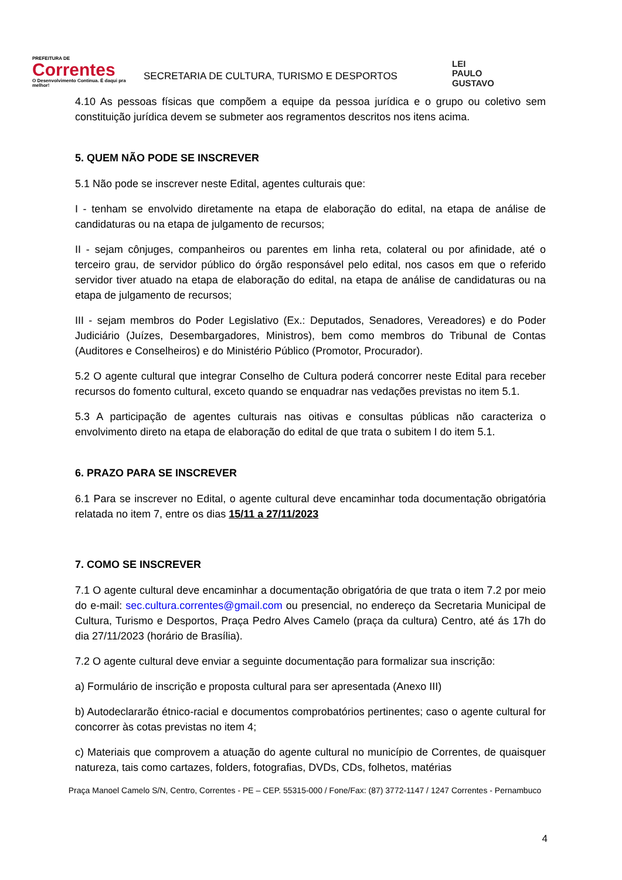PREFEITURA DE
Correntes
O Desenvolvimento Continua. É daqui pra melhor!
SECRETARIA DE CULTURA, TURISMO E DESPORTOS
LEI
PAULO
GUSTAVO
4.10 As pessoas físicas que compõem a equipe da pessoa jurídica e o grupo ou coletivo sem constituição jurídica devem se submeter aos regramentos descritos nos itens acima.
5. QUEM NÃO PODE SE INSCREVER
5.1 Não pode se inscrever neste Edital, agentes culturais que:
I - tenham se envolvido diretamente na etapa de elaboração do edital, na etapa de análise de candidaturas ou na etapa de julgamento de recursos;
II - sejam cônjuges, companheiros ou parentes em linha reta, colateral ou por afinidade, até o terceiro grau, de servidor público do órgão responsável pelo edital, nos casos em que o referido servidor tiver atuado na etapa de elaboração do edital, na etapa de análise de candidaturas ou na etapa de julgamento de recursos;
III - sejam membros do Poder Legislativo (Ex.: Deputados, Senadores, Vereadores) e do Poder Judiciário (Juízes, Desembargadores, Ministros), bem como membros do Tribunal de Contas (Auditores e Conselheiros) e do Ministério Público (Promotor, Procurador).
5.2 O agente cultural que integrar Conselho de Cultura poderá concorrer neste Edital para receber recursos do fomento cultural, exceto quando se enquadrar nas vedações previstas no item 5.1.
5.3 A participação de agentes culturais nas oitivas e consultas públicas não caracteriza o envolvimento direto na etapa de elaboração do edital de que trata o subitem I do item 5.1.
6. PRAZO PARA SE INSCREVER
6.1 Para se inscrever no Edital, o agente cultural deve encaminhar toda documentação obrigatória relatada no item 7, entre os dias 15/11 a 27/11/2023
7. COMO SE INSCREVER
7.1 O agente cultural deve encaminhar a documentação obrigatória de que trata o item 7.2 por meio do e-mail: sec.cultura.correntes@gmail.com ou presencial, no endereço da Secretaria Municipal de Cultura, Turismo e Desportos, Praça Pedro Alves Camelo (praça da cultura) Centro, até ás 17h do dia 27/11/2023 (horário de Brasília).
7.2 O agente cultural deve enviar a seguinte documentação para formalizar sua inscrição:
a) Formulário de inscrição e proposta cultural para ser apresentada (Anexo III)
b) Autodeclararão étnico-racial e documentos comprobatórios pertinentes; caso o agente cultural for concorrer às cotas previstas no item 4;
c) Materiais que comprovem a atuação do agente cultural no município de Correntes, de quaisquer natureza, tais como cartazes, folders, fotografias, DVDs, CDs, folhetos, matérias
Praça Manoel Camelo S/N, Centro, Correntes - PE – CEP. 55315-000 / Fone/Fax: (87) 3772-1147 / 1247 Correntes - Pernambuco
4